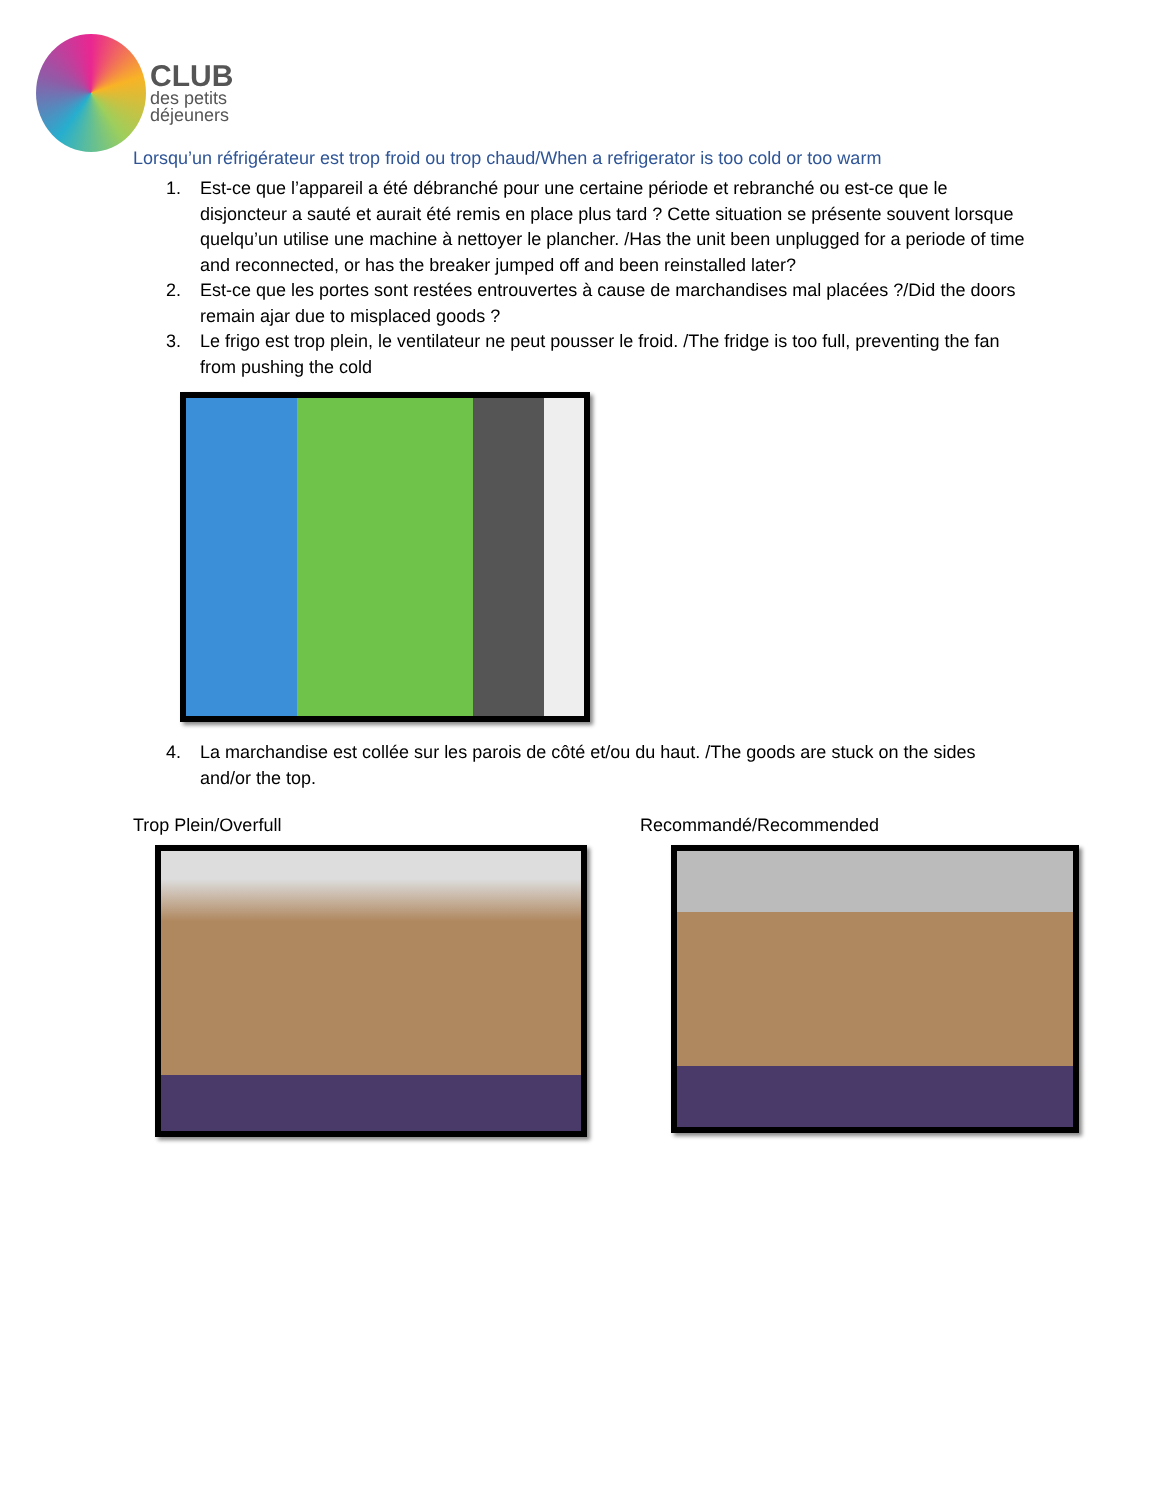CLUB
des petits
déjeuners
Lorsqu’un réfrigérateur est trop froid ou trop chaud/When a refrigerator is too cold or too warm
1. Est-ce que l’appareil a été débranché pour une certaine période et rebranché ou est-ce que le disjoncteur a sauté et aurait été remis en place plus tard ? Cette situation se présente souvent lorsque quelqu’un utilise une machine à nettoyer le plancher. /Has the unit been unplugged for a periode of time and reconnected, or has the breaker jumped off and been reinstalled later?
2. Est-ce que les portes sont restées entrouvertes à cause de marchandises mal placées ?/Did the doors remain ajar due to misplaced goods ?
3. Le frigo est trop plein, le ventilateur ne peut pousser le froid. /The fridge is too full, preventing the fan from pushing the cold
4. La marchandise est collée sur les parois de côté et/ou du haut. /The goods are stuck on the sides and/or the top.
Trop Plein/Overfull Recommandé/Recommended